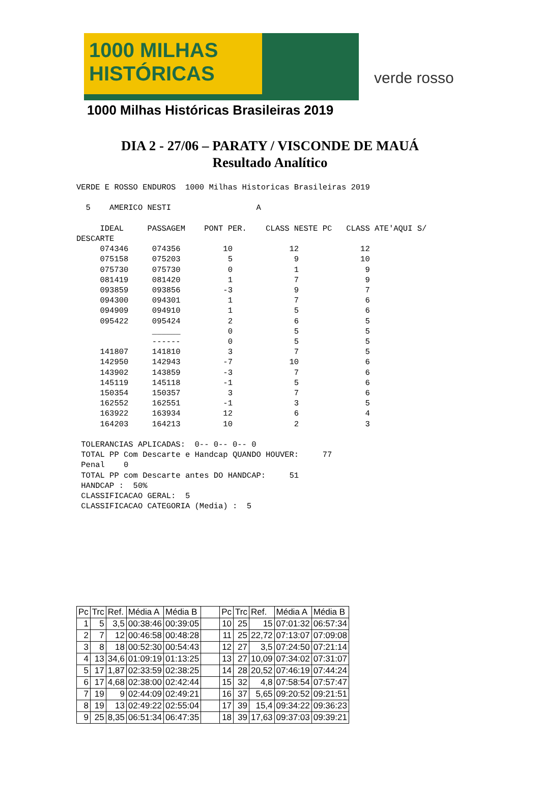1000 MILHAS
HISTÓRICAS
1000 Milhas Históricas Brasileiras 2019
verde rosso
DIA 2 - 27/06 – PARATY / VISCONDE DE MAUÁ
Resultado Analítico
VERDE E ROSSO ENDUROS  1000 Milhas Historicas Brasileiras 2019

  5    AMERICO NESTI                  A

     IDEAL     PASSAGEM    PONT PER.    CLASS NESTE PC   CLASS ATE'AQUI S/
DESCARTE
     074346     074356         10            12             12
     075158     075203          5             9             10
     075730     075730          0             1              9
     081419     081420          1             7              9
     093859     093856         -3             9              7
     094300     094301          1             7              6
     094909     094910          1             5              6
     095422     095424          2             6              5
                ______          0             5              5
                ------          0             5              5
     141807     141810          3             7              5
     142950     142943         -7            10              6
     143902     143859         -3             7              6
     145119     145118         -1             5              6
     150354     150357          3             7              6
     162552     162551         -1             3              5
     163922     163934         12             6              4
     164203     164213         10             2              3

 TOLERANCIAS APLICADAS:  0-- 0-- 0-- 0
 TOTAL PP Com Descarte e Handcap QUANDO HOUVER:     77
 Penal    0
 TOTAL PP com Descarte antes DO HANDCAP:     51
 HANDCAP :  50%
 CLASSIFICACAO GERAL:  5
 CLASSIFICACAO CATEGORIA (Media) :  5
| Pc | Trc | Ref. | Média A | Média B | | Pc | Trc | Ref. | Média A | Média B |
| 1 | 5 | 3,5 | 00:38:46 | 00:39:05 | | 10 | 25 | 15 | 07:01:32 | 06:57:34 |
| 2 | 7 | 12 | 00:46:58 | 00:48:28 | | 11 | 25 | 22,72 | 07:13:07 | 07:09:08 |
| 3 | 8 | 18 | 00:52:30 | 00:54:43 | | 12 | 27 | 3,5 | 07:24:50 | 07:21:14 |
| 4 | 13 | 34,6 | 01:09:19 | 01:13:25 | | 13 | 27 | 10,09 | 07:34:02 | 07:31:07 |
| 5 | 17 | 1,87 | 02:33:59 | 02:38:25 | | 14 | 28 | 20,52 | 07:46:19 | 07:44:24 |
| 6 | 17 | 4,68 | 02:38:00 | 02:42:44 | | 15 | 32 | 4,8 | 07:58:54 | 07:57:47 |
| 7 | 19 | 9 | 02:44:09 | 02:49:21 | | 16 | 37 | 5,65 | 09:20:52 | 09:21:51 |
| 8 | 19 | 13 | 02:49:22 | 02:55:04 | | 17 | 39 | 15,4 | 09:34:22 | 09:36:23 |
| 9 | 25 | 8,35 | 06:51:34 | 06:47:35 | | 18 | 39 | 17,63 | 09:37:03 | 09:39:21 |